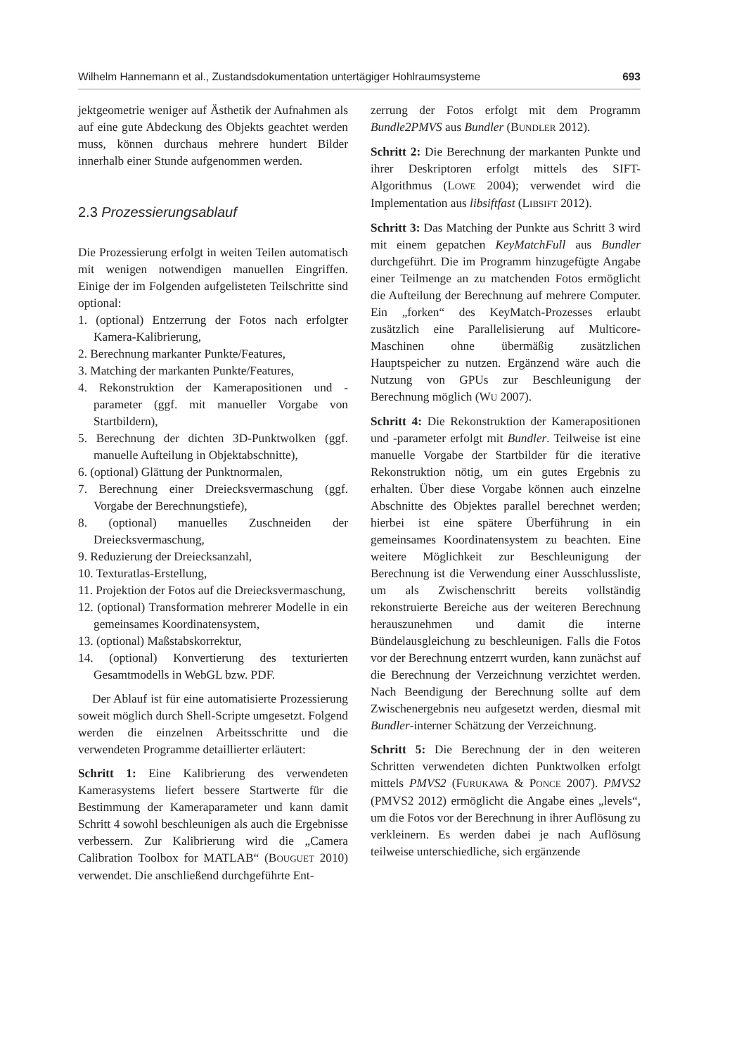Wilhelm Hannemann et al., Zustandsdokumentation untertägiger Hohlraumsysteme 693
jektgeometrie weniger auf Ästhetik der Aufnahmen als auf eine gute Abdeckung des Objekts geachtet werden muss, können durchaus mehrere hundert Bilder innerhalb einer Stunde aufgenommen werden.
2.3 Prozessierungsablauf
Die Prozessierung erfolgt in weiten Teilen automatisch mit wenigen notwendigen manuellen Eingriffen. Einige der im Folgenden aufgelisteten Teilschritte sind optional:
1. (optional) Entzerrung der Fotos nach erfolgter Kamera-Kalibrierung,
2. Berechnung markanter Punkte/Features,
3. Matching der markanten Punkte/Features,
4. Rekonstruktion der Kamerapositionen und -parameter (ggf. mit manueller Vorgabe von Startbildern),
5. Berechnung der dichten 3D-Punktwolken (ggf. manuelle Aufteilung in Objektabschnitte),
6. (optional) Glättung der Punktnormalen,
7. Berechnung einer Dreiecksvermaschung (ggf. Vorgabe der Berechnungstiefe),
8. (optional) manuelles Zuschneiden der Dreiecksvermaschung,
9. Reduzierung der Dreiecksanzahl,
10. Texturatlas-Erstellung,
11. Projektion der Fotos auf die Dreiecksvermaschung,
12. (optional) Transformation mehrerer Modelle in ein gemeinsames Koordinatensystem,
13. (optional) Maßstabskorrektur,
14. (optional) Konvertierung des texturierten Gesamtmodells in WebGL bzw. PDF.
Der Ablauf ist für eine automatisierte Prozessierung soweit möglich durch Shell-Scripte umgesetzt. Folgend werden die einzelnen Arbeitsschritte und die verwendeten Programme detaillierter erläutert:
Schritt 1: Eine Kalibrierung des verwendeten Kamerasystems liefert bessere Startwerte für die Bestimmung der Kameraparameter und kann damit Schritt 4 sowohl beschleunigen als auch die Ergebnisse verbessern. Zur Kalibrierung wird die „Camera Calibration Toolbox for MATLAB“ (BOUGUET 2010) verwendet. Die anschließend durchgeführte Ent-
zerrung der Fotos erfolgt mit dem Programm Bundle2PMVS aus Bundler (BUNDLER 2012).
Schritt 2: Die Berechnung der markanten Punkte und ihrer Deskriptoren erfolgt mittels des SIFT-Algorithmus (LOWE 2004); verwendet wird die Implementation aus libsiftfast (LIBSIFT 2012).
Schritt 3: Das Matching der Punkte aus Schritt 3 wird mit einem gepatchen KeyMatchFull aus Bundler durchgeführt. Die im Programm hinzugefügte Angabe einer Teilmenge an zu matchenden Fotos ermöglicht die Aufteilung der Berechnung auf mehrere Computer. Ein „forken“ des KeyMatch-Prozesses erlaubt zusätzlich eine Parallelisierung auf Multicore-Maschinen ohne übermäßig zusätzlichen Hauptspeicher zu nutzen. Ergänzend wäre auch die Nutzung von GPUs zur Beschleunigung der Berechnung möglich (WU 2007).
Schritt 4: Die Rekonstruktion der Kamerapositionen und -parameter erfolgt mit Bundler. Teilweise ist eine manuelle Vorgabe der Startbilder für die iterative Rekonstruktion nötig, um ein gutes Ergebnis zu erhalten. Über diese Vorgabe können auch einzelne Abschnitte des Objektes parallel berechnet werden; hierbei ist eine spätere Überführung in ein gemeinsames Koordinatensystem zu beachten. Eine weitere Möglichkeit zur Beschleunigung der Berechnung ist die Verwendung einer Ausschlussliste, um als Zwischenschritt bereits vollständig rekonstruierte Bereiche aus der weiteren Berechnung herauszunehmen und damit die interne Bündelausgleichung zu beschleunigen. Falls die Fotos vor der Berechnung entzerrt wurden, kann zunächst auf die Berechnung der Verzeichnung verzichtet werden. Nach Beendigung der Berechnung sollte auf dem Zwischenergebnis neu aufgesetzt werden, diesmal mit Bundler-interner Schätzung der Verzeichnung.
Schritt 5: Die Berechnung der in den weiteren Schritten verwendeten dichten Punktwolken erfolgt mittels PMVS2 (FURUKAWA & PONCE 2007). PMVS2 (PMVS2 2012) ermöglicht die Angabe eines „levels“, um die Fotos vor der Berechnung in ihrer Auflösung zu verkleinern. Es werden dabei je nach Auflösung teilweise unterschiedliche, sich ergänzende